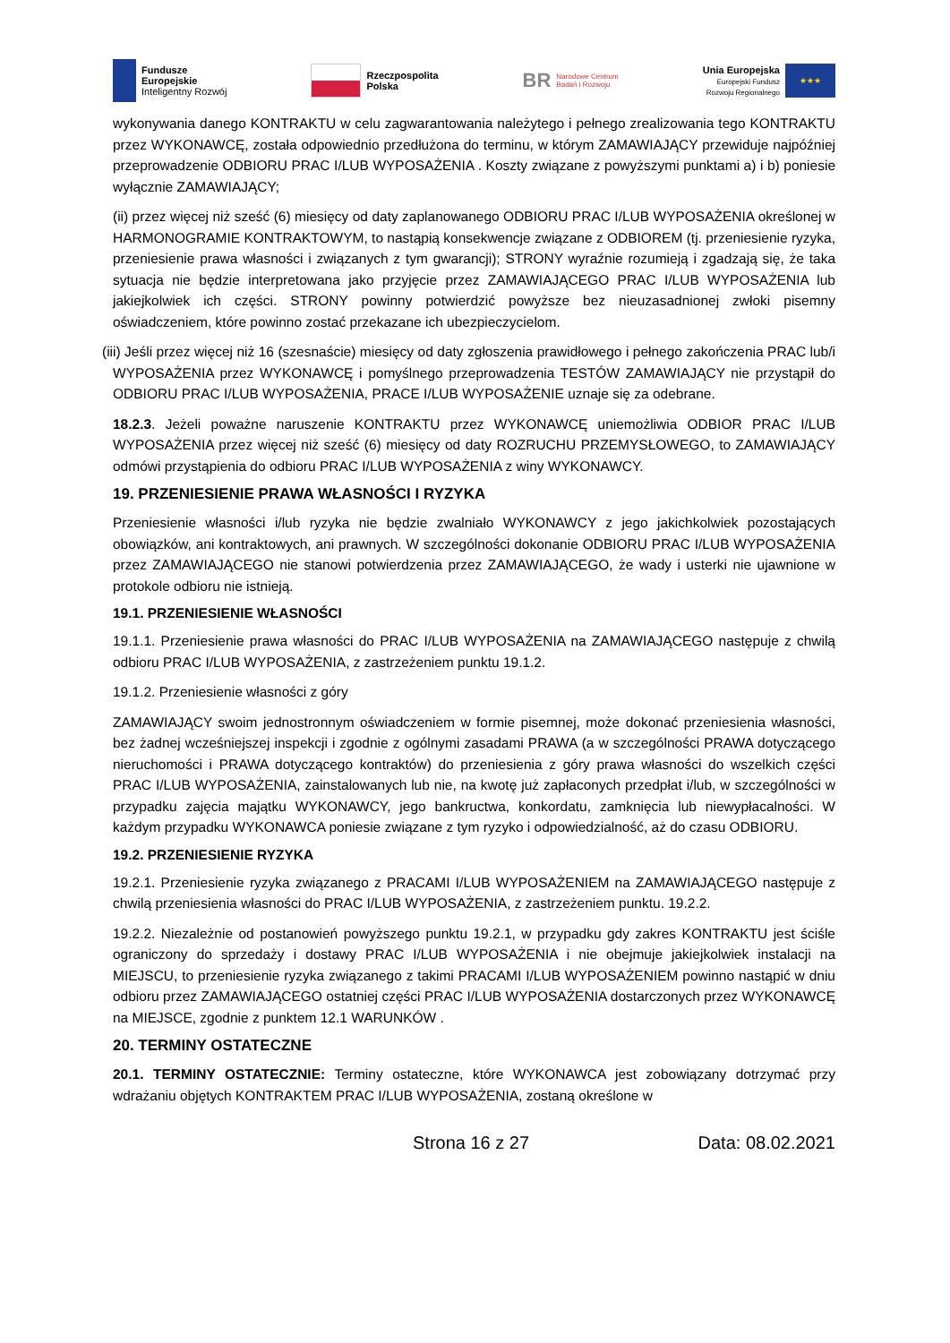Fundusze
Europejskie
Inteligentny Rozwój
Rzeczpospolita
Polska
BR Narodowe Centrum
Badań i Rozwoju
Unia Europejska
Europejski Fundusz
Rozwoju Regionalnego
★★★
wykonywania danego KONTRAKTU w celu zagwarantowania należytego i pełnego zrealizowania tego KONTRAKTU przez WYKONAWCĘ, została odpowiednio przedłużona do terminu, w którym ZAMAWIAJĄCY przewiduje najpóźniej przeprowadzenie ODBIORU PRAC I/LUB WYPOSAŻENIA . Koszty związane z powyższymi punktami a) i b) poniesie wyłącznie ZAMAWIAJĄCY;
(ii) przez więcej niż sześć (6) miesięcy od daty zaplanowanego ODBIORU PRAC I/LUB WYPOSAŻENIA określonej w HARMONOGRAMIE KONTRAKTOWYM, to nastąpią konsekwencje związane z ODBIOREM (tj. przeniesienie ryzyka, przeniesienie prawa własności i związanych z tym gwarancji); STRONY wyraźnie rozumieją i zgadzają się, że taka sytuacja nie będzie interpretowana jako przyjęcie przez ZAMAWIAJĄCEGO PRAC I/LUB WYPOSAŻENIA lub jakiejkolwiek ich części. STRONY powinny potwierdzić powyższe bez nieuzasadnionej zwłoki pisemny oświadczeniem, które powinno zostać przekazane ich ubezpieczycielom.
(iii) Jeśli przez więcej niż 16 (szesnaście) miesięcy od daty zgłoszenia prawidłowego i pełnego zakończenia PRAC lub/i WYPOSAŻENIA przez WYKONAWCĘ i pomyślnego przeprowadzenia TESTÓW ZAMAWIAJĄCY nie przystąpił do ODBIORU PRAC I/LUB WYPOSAŻENIA, PRACE I/LUB WYPOSAŻENIE uznaje się za odebrane.
18.2.3. Jeżeli poważne naruszenie KONTRAKTU przez WYKONAWCĘ uniemożliwia ODBIOR PRAC I/LUB WYPOSAŻENIA przez więcej niż sześć (6) miesięcy od daty ROZRUCHU PRZEMYSŁOWEGO, to ZAMAWIAJĄCY odmówi przystąpienia do odbioru PRAC I/LUB WYPOSAŻENIA z winy WYKONAWCY.
19. PRZENIESIENIE PRAWA WŁASNOŚCI I RYZYKA
Przeniesienie własności i/lub ryzyka nie będzie zwalniało WYKONAWCY z jego jakichkolwiek pozostających obowiązków, ani kontraktowych, ani prawnych. W szczególności dokonanie ODBIORU PRAC I/LUB WYPOSAŻENIA przez ZAMAWIAJĄCEGO nie stanowi potwierdzenia przez ZAMAWIAJĄCEGO, że wady i usterki nie ujawnione w protokole odbioru nie istnieją.
19.1. PRZENIESIENIE WŁASNOŚCI
19.1.1. Przeniesienie prawa własności do PRAC I/LUB WYPOSAŻENIA na ZAMAWIAJĄCEGO następuje z chwilą odbioru PRAC I/LUB WYPOSAŻENIA, z zastrzeżeniem punktu 19.1.2.
19.1.2. Przeniesienie własności z góry
ZAMAWIAJĄCY swoim jednostronnym oświadczeniem w formie pisemnej, może dokonać przeniesienia własności, bez żadnej wcześniejszej inspekcji i zgodnie z ogólnymi zasadami PRAWA (a w szczególności PRAWA dotyczącego nieruchomości i PRAWA dotyczącego kontraktów) do przeniesienia z góry prawa własności do wszelkich części PRAC I/LUB WYPOSAŻENIA, zainstalowanych lub nie, na kwotę już zapłaconych przedpłat i/lub, w szczególności w przypadku zajęcia majątku WYKONAWCY, jego bankructwa, konkordatu, zamknięcia lub niewypłacalności. W każdym przypadku WYKONAWCA poniesie związane z tym ryzyko i odpowiedzialność, aż do czasu ODBIORU.
19.2. PRZENIESIENIE RYZYKA
19.2.1. Przeniesienie ryzyka związanego z PRACAMI I/LUB WYPOSAŻENIEM na ZAMAWIAJĄCEGO następuje z chwilą przeniesienia własności do PRAC I/LUB WYPOSAŻENIA, z zastrzeżeniem punktu. 19.2.2.
19.2.2. Niezależnie od postanowień powyższego punktu 19.2.1, w przypadku gdy zakres KONTRAKTU jest ściśle ograniczony do sprzedaży i dostawy PRAC I/LUB WYPOSAŻENIA i nie obejmuje jakiejkolwiek instalacji na MIEJSCU, to przeniesienie ryzyka związanego z takimi PRACAMI I/LUB WYPOSAŻENIEM powinno nastąpić w dniu odbioru przez ZAMAWIAJĄCEGO ostatniej części PRAC I/LUB WYPOSAŻENIA dostarczonych przez WYKONAWCĘ na MIEJSCE, zgodnie z punktem 12.1 WARUNKÓW .
20. TERMINY OSTATECZNE
20.1. TERMINY OSTATECZNIE: Terminy ostateczne, które WYKONAWCA jest zobowiązany dotrzymać przy wdrażaniu objętych KONTRAKTEM PRAC I/LUB WYPOSAŻENIA, zostaną określone w
Strona 16 z 27 Data: 08.02.2021